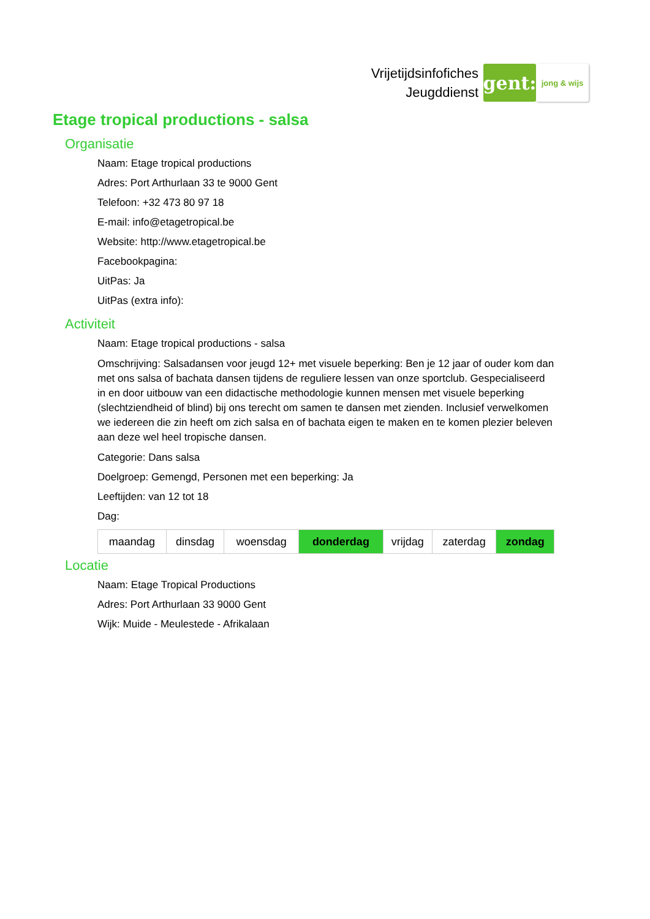Vrijetijdsinfofiches
Jeugddienst
gent:
jong & wijs
Etage tropical productions - salsa
Organisatie
Naam: Etage tropical productions
Adres: Port Arthurlaan 33 te 9000 Gent
Telefoon: +32 473 80 97 18
E-mail: info@etagetropical.be
Website: http://www.etagetropical.be
Facebookpagina:
UitPas: Ja
UitPas (extra info):
Activiteit
Naam: Etage tropical productions - salsa
Omschrijving: Salsadansen voor jeugd 12+ met visuele beperking: Ben je 12 jaar of ouder kom dan met ons salsa of bachata dansen tijdens de reguliere lessen van onze sportclub. Gespecialiseerd in en door uitbouw van een didactische methodologie kunnen mensen met visuele beperking (slechtziendheid of blind) bij ons terecht om samen te dansen met zienden. Inclusief verwelkomen we iedereen die zin heeft om zich salsa en of bachata eigen te maken en te komen plezier beleven aan deze wel heel tropische dansen.
Categorie: Dans salsa
Doelgroep: Gemengd, Personen met een beperking: Ja
Leeftijden: van 12 tot 18
Dag:
| maandag | dinsdag | woensdag | donderdag | vrijdag | zaterdag | zondag |
Locatie
Naam: Etage Tropical Productions
Adres: Port Arthurlaan 33 9000 Gent
Wijk: Muide - Meulestede - Afrikalaan